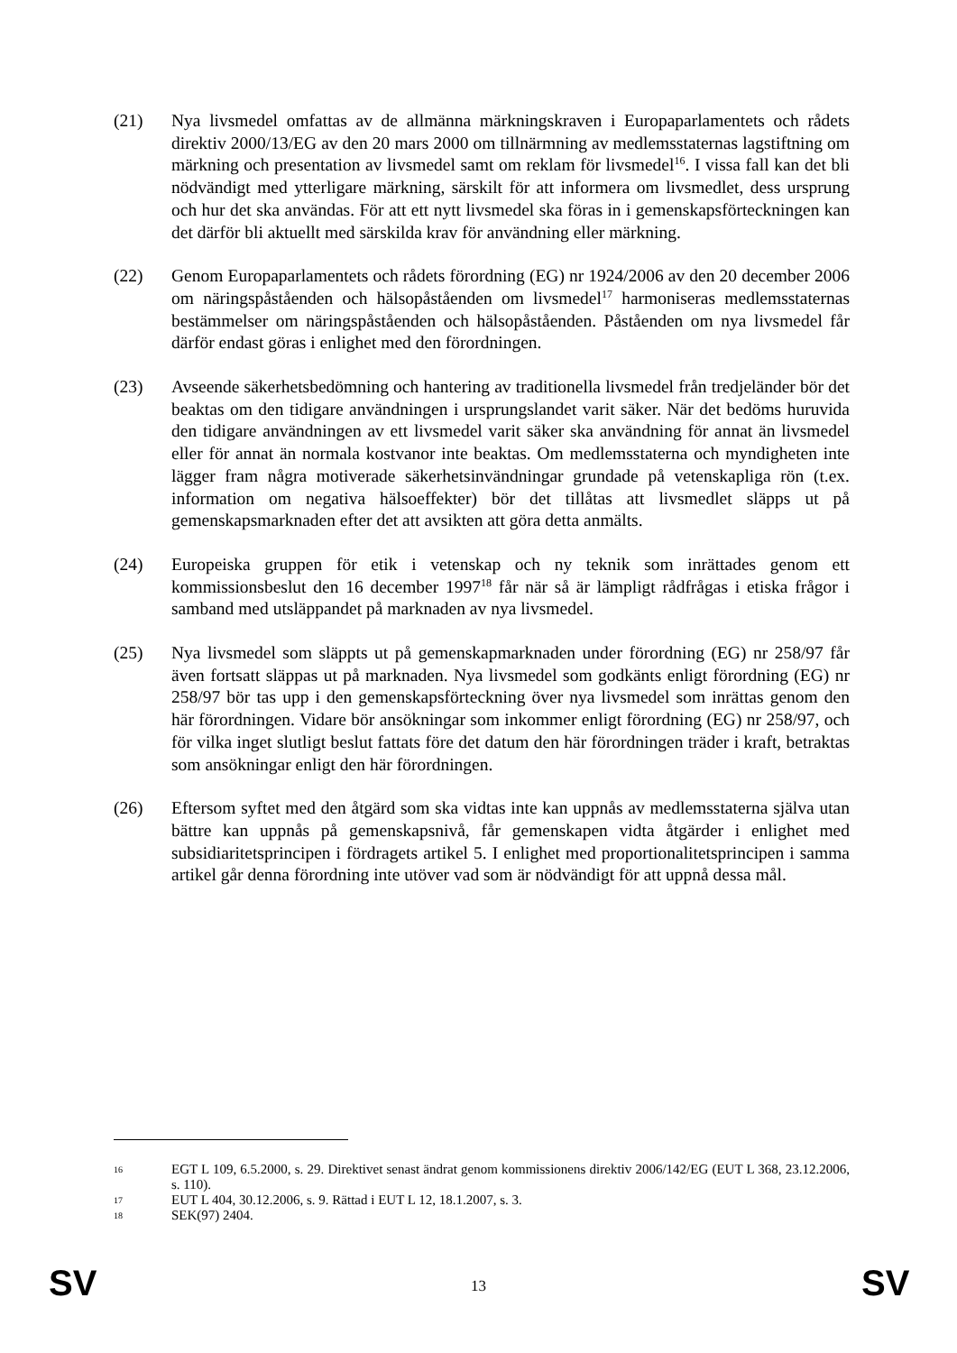(21) Nya livsmedel omfattas av de allmänna märkningskraven i Europaparlamentets och rådets direktiv 2000/13/EG av den 20 mars 2000 om tillnärmning av medlemsstaternas lagstiftning om märkning och presentation av livsmedel samt om reklam för livsmedel<sup>16</sup>. I vissa fall kan det bli nödvändigt med ytterligare märkning, särskilt för att informera om livsmedlet, dess ursprung och hur det ska användas. För att ett nytt livsmedel ska föras in i gemenskapsförteckningen kan det därför bli aktuellt med särskilda krav för användning eller märkning.
(22) Genom Europaparlamentets och rådets förordning (EG) nr 1924/2006 av den 20 december 2006 om näringspåståenden och hälsopåståenden om livsmedel<sup>17</sup> harmoniseras medlemsstaternas bestämmelser om näringspåståenden och hälsopåståenden. Påståenden om nya livsmedel får därför endast göras i enlighet med den förordningen.
(23) Avseende säkerhetsbedömning och hantering av traditionella livsmedel från tredjeländer bör det beaktas om den tidigare användningen i ursprungslandet varit säker. När det bedöms huruvida den tidigare användningen av ett livsmedel varit säker ska användning för annat än livsmedel eller för annat än normala kostvanor inte beaktas. Om medlemsstaterna och myndigheten inte lägger fram några motiverade säkerhetsinvändningar grundade på vetenskapliga rön (t.ex. information om negativa hälsoeffekter) bör det tillåtas att livsmedlet släpps ut på gemenskapsmarknaden efter det att avsikten att göra detta anmälts.
(24) Europeiska gruppen för etik i vetenskap och ny teknik som inrättades genom ett kommissionsbeslut den 16 december 1997<sup>18</sup> får när så är lämpligt rådfrågas i etiska frågor i samband med utsläppandet på marknaden av nya livsmedel.
(25) Nya livsmedel som släppts ut på gemenskapmarknaden under förordning (EG) nr 258/97 får även fortsatt släppas ut på marknaden. Nya livsmedel som godkänts enligt förordning (EG) nr 258/97 bör tas upp i den gemenskapsförteckning över nya livsmedel som inrättas genom den här förordningen. Vidare bör ansökningar som inkommer enligt förordning (EG) nr 258/97, och för vilka inget slutligt beslut fattats före det datum den här förordningen träder i kraft, betraktas som ansökningar enligt den här förordningen.
(26) Eftersom syftet med den åtgärd som ska vidtas inte kan uppnås av medlemsstaterna själva utan bättre kan uppnås på gemenskapsnivå, får gemenskapen vidta åtgärder i enlighet med subsidiaritetsprincipen i fördragets artikel 5. I enlighet med proportionalitetsprincipen i samma artikel går denna förordning inte utöver vad som är nödvändigt för att uppnå dessa mål.
16
EGT L 109, 6.5.2000, s. 29. Direktivet senast ändrat genom kommissionens direktiv 2006/142/EG (EUT L 368, 23.12.2006, s. 110).
17
EUT L 404, 30.12.2006, s. 9. Rättad i EUT L 12, 18.1.2007, s. 3.
18
SEK(97) 2404.
SV
13 SV